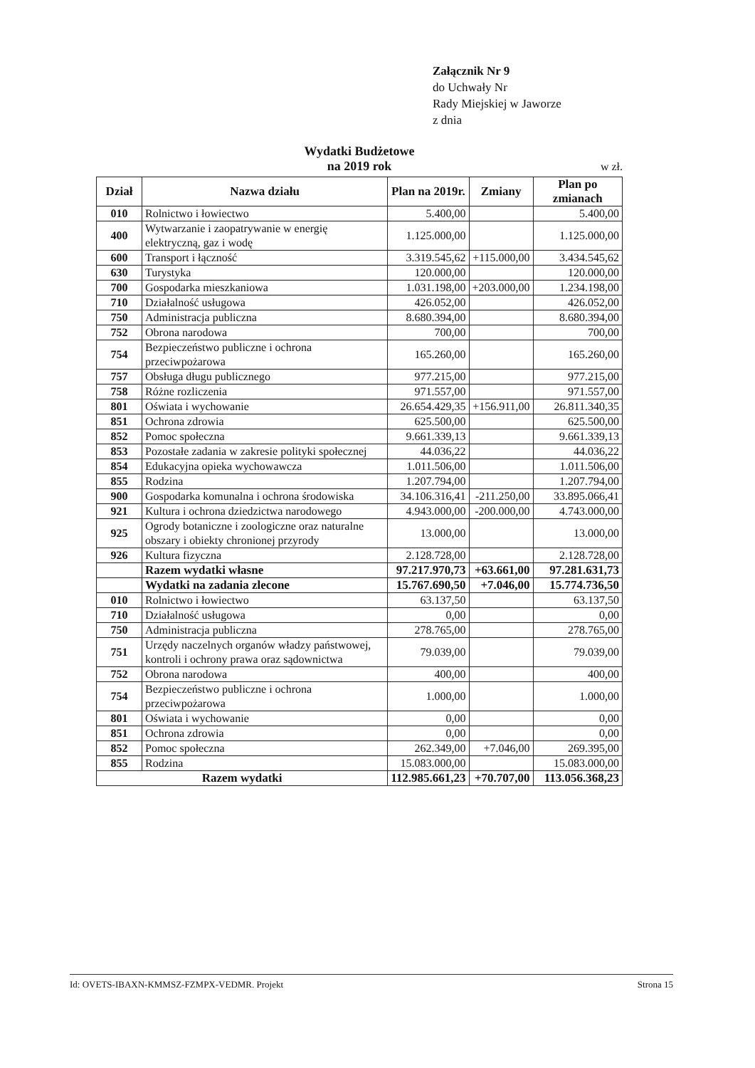Załącznik Nr 9
do Uchwały Nr
Rady Miejskiej w Jaworze
z dnia
Wydatki Budżetowe
na 2019 rok
w zł.
| Dział | Nazwa działu | Plan na 2019r. | Zmiany | Plan po zmianach |
| --- | --- | --- | --- | --- |
| 010 | Rolnictwo i łowiectwo | 5.400,00 | | 5.400,00 |
| 400 | Wytwarzanie i zaopatrywanie w energię elektryczną, gaz i wodę | 1.125.000,00 | | 1.125.000,00 |
| 600 | Transport i łączność | 3.319.545,62 | +115.000,00 | 3.434.545,62 |
| 630 | Turystyka | 120.000,00 | | 120.000,00 |
| 700 | Gospodarka mieszkaniowa | 1.031.198,00 | +203.000,00 | 1.234.198,00 |
| 710 | Działalność usługowa | 426.052,00 | | 426.052,00 |
| 750 | Administracja publiczna | 8.680.394,00 | | 8.680.394,00 |
| 752 | Obrona narodowa | 700,00 | | 700,00 |
| 754 | Bezpieczeństwo publiczne i ochrona przeciwpożarowa | 165.260,00 | | 165.260,00 |
| 757 | Obsługa długu publicznego | 977.215,00 | | 977.215,00 |
| 758 | Różne rozliczenia | 971.557,00 | | 971.557,00 |
| 801 | Oświata i wychowanie | 26.654.429,35 | +156.911,00 | 26.811.340,35 |
| 851 | Ochrona zdrowia | 625.500,00 | | 625.500,00 |
| 852 | Pomoc społeczna | 9.661.339,13 | | 9.661.339,13 |
| 853 | Pozostałe zadania w zakresie polityki społecznej | 44.036,22 | | 44.036,22 |
| 854 | Edukacyjna opieka wychowawcza | 1.011.506,00 | | 1.011.506,00 |
| 855 | Rodzina | 1.207.794,00 | | 1.207.794,00 |
| 900 | Gospodarka komunalna i ochrona środowiska | 34.106.316,41 | -211.250,00 | 33.895.066,41 |
| 921 | Kultura i ochrona dziedzictwa narodowego | 4.943.000,00 | -200.000,00 | 4.743.000,00 |
| 925 | Ogrody botaniczne i zoologiczne oraz naturalne obszary i obiekty chronionej przyrody | 13.000,00 | | 13.000,00 |
| 926 | Kultura fizyczna | 2.128.728,00 | | 2.128.728,00 |
| | Razem wydatki własne | 97.217.970,73 | +63.661,00 | 97.281.631,73 |
| | Wydatki na zadania zlecone | 15.767.690,50 | +7.046,00 | 15.774.736,50 |
| 010 | Rolnictwo i łowiectwo | 63.137,50 | | 63.137,50 |
| 710 | Działalność usługowa | 0,00 | | 0,00 |
| 750 | Administracja publiczna | 278.765,00 | | 278.765,00 |
| 751 | Urzędy naczelnych organów władzy państwowej, kontroli i ochrony prawa oraz sądownictwa | 79.039,00 | | 79.039,00 |
| 752 | Obrona narodowa | 400,00 | | 400,00 |
| 754 | Bezpieczeństwo publiczne i ochrona przeciwpożarowa | 1.000,00 | | 1.000,00 |
| 801 | Oświata i wychowanie | 0,00 | | 0,00 |
| 851 | Ochrona zdrowia | 0,00 | | 0,00 |
| 852 | Pomoc społeczna | 262.349,00 | +7.046,00 | 269.395,00 |
| 855 | Rodzina | 15.083.000,00 | | 15.083.000,00 |
| Razem wydatki | | 112.985.661,23 | +70.707,00 | 113.056.368,23 |
Id: OVETS-IBAXN-KMMSZ-FZMPX-VEDMR. Projekt Strona 15